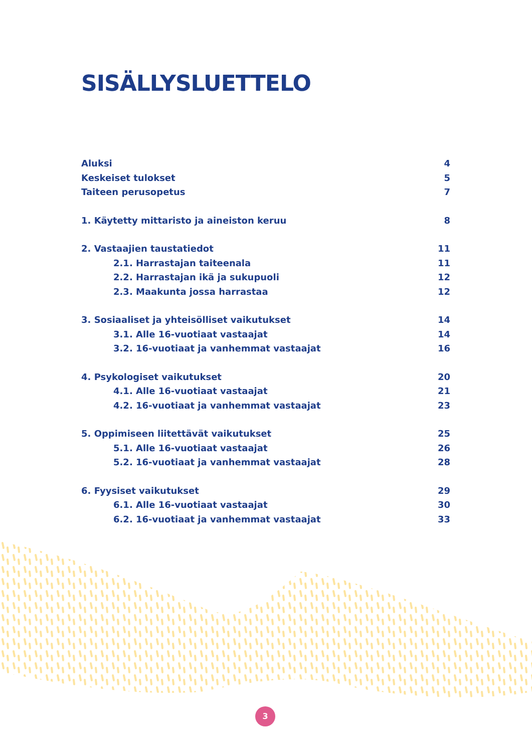SISÄLLYSLUETTELO
Aluksi 4
Keskeiset tulokset 5
Taiteen perusopetus 7
1. Käytetty mittaristo ja aineiston keruu 8
2. Vastaajien taustatiedot 11
2.1. Harrastajan taiteenala 11
2.2. Harrastajan ikä ja sukupuoli 12
2.3. Maakunta jossa harrastaa 12
3. Sosiaaliset ja yhteisölliset vaikutukset 14
3.1. Alle 16-vuotiaat vastaajat 14
3.2. 16-vuotiaat ja vanhemmat vastaajat 16
4. Psykologiset vaikutukset 20
4.1. Alle 16-vuotiaat vastaajat 21
4.2. 16-vuotiaat ja vanhemmat vastaajat 23
5. Oppimiseen liitettävät vaikutukset 25
5.1. Alle 16-vuotiaat vastaajat 26
5.2. 16-vuotiaat ja vanhemmat vastaajat 28
6. Fyysiset vaikutukset 29
6.1. Alle 16-vuotiaat vastaajat 30
6.2. 16-vuotiaat ja vanhemmat vastaajat 33
3